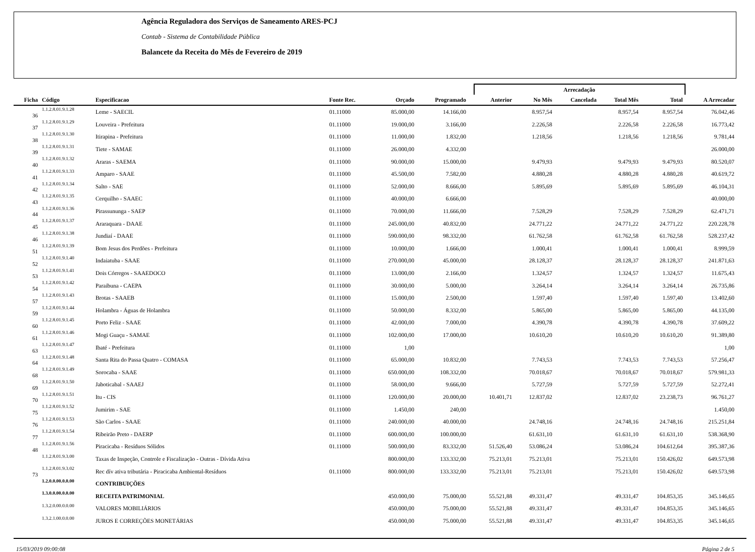Agência Reguladora dos Serviços de Saneamento ARES-PCJ
Contab - Sistema de Contabilidade Pública
Balancete da Receita do Mês de Fevereiro de 2019
| | | | | | | | Arrecadação | | | | | |
| --- | --- | --- | --- | --- | --- | --- | --- | --- | --- | --- | --- | --- |
| Ficha | Código | Especificacao | Fonte Rec. | Orçado | Programado | | Anterior | No Mês | Cancelada | Total Mês | Total | A Arrecadar |
| 36 | 1.1.2.8.01.9.1.28 | Leme - SAECIL | 01.11000 | 85.000,00 | 14.166,00 | | | 8.957,54 | | 8.957,54 | 8.957,54 | 76.042,46 |
| 37 | 1.1.2.8.01.9.1.29 | Louveira - Prefeitura | 01.11000 | 19.000,00 | 3.166,00 | | | 2.226,58 | | 2.226,58 | 2.226,58 | 16.773,42 |
| 38 | 1.1.2.8.01.9.1.30 | Itirapina - Prefeitura | 01.11000 | 11.000,00 | 1.832,00 | | | 1.218,56 | | 1.218,56 | 1.218,56 | 9.781,44 |
| 39 | 1.1.2.8.01.9.1.31 | Tiete - SAMAE | 01.11000 | 26.000,00 | 4.332,00 | | | | | | | 26.000,00 |
| 40 | 1.1.2.8.01.9.1.32 | Araras - SAEMA | 01.11000 | 90.000,00 | 15.000,00 | | | 9.479,93 | | 9.479,93 | 9.479,93 | 80.520,07 |
| 41 | 1.1.2.8.01.9.1.33 | Amparo - SAAE | 01.11000 | 45.500,00 | 7.582,00 | | | 4.880,28 | | 4.880,28 | 4.880,28 | 40.619,72 |
| 42 | 1.1.2.8.01.9.1.34 | Salto - SAE | 01.11000 | 52.000,00 | 8.666,00 | | | 5.895,69 | | 5.895,69 | 5.895,69 | 46.104,31 |
| 43 | 1.1.2.8.01.9.1.35 | Cerquilho - SAAEC | 01.11000 | 40.000,00 | 6.666,00 | | | | | | | 40.000,00 |
| 44 | 1.1.2.8.01.9.1.36 | Pirassununga - SAEP | 01.11000 | 70.000,00 | 11.666,00 | | | 7.528,29 | | 7.528,29 | 7.528,29 | 62.471,71 |
| 45 | 1.1.2.8.01.9.1.37 | Araraquara - DAAE | 01.11000 | 245.000,00 | 40.832,00 | | | 24.771,22 | | 24.771,22 | 24.771,22 | 220.228,78 |
| 46 | 1.1.2.8.01.9.1.38 | Jundiaí - DAAE | 01.11000 | 590.000,00 | 98.332,00 | | | 61.762,58 | | 61.762,58 | 61.762,58 | 528.237,42 |
| 51 | 1.1.2.8.01.9.1.39 | Bom Jesus dos Perdões - Prefeitura | 01.11000 | 10.000,00 | 1.666,00 | | | 1.000,41 | | 1.000,41 | 1.000,41 | 8.999,59 |
| 52 | 1.1.2.8.01.9.1.40 | Indaiatuba - SAAE | 01.11000 | 270.000,00 | 45.000,00 | | | 28.128,37 | | 28.128,37 | 28.128,37 | 241.871,63 |
| 53 | 1.1.2.8.01.9.1.41 | Dois Córregos - SAAEDOCO | 01.11000 | 13.000,00 | 2.166,00 | | | 1.324,57 | | 1.324,57 | 1.324,57 | 11.675,43 |
| 54 | 1.1.2.8.01.9.1.42 | Paraibuna - CAEPA | 01.11000 | 30.000,00 | 5.000,00 | | | 3.264,14 | | 3.264,14 | 3.264,14 | 26.735,86 |
| 57 | 1.1.2.8.01.9.1.43 | Brotas - SAAEB | 01.11000 | 15.000,00 | 2.500,00 | | | 1.597,40 | | 1.597,40 | 1.597,40 | 13.402,60 |
| 59 | 1.1.2.8.01.9.1.44 | Holambra - Águas de Holambra | 01.11000 | 50.000,00 | 8.332,00 | | | 5.865,00 | | 5.865,00 | 5.865,00 | 44.135,00 |
| 60 | 1.1.2.8.01.9.1.45 | Porto Feliz - SAAE | 01.11000 | 42.000,00 | 7.000,00 | | | 4.390,78 | | 4.390,78 | 4.390,78 | 37.609,22 |
| 61 | 1.1.2.8.01.9.1.46 | Mogi Guaçu - SAMAE | 01.11000 | 102.000,00 | 17.000,00 | | | 10.610,20 | | 10.610,20 | 10.610,20 | 91.389,80 |
| 63 | 1.1.2.8.01.9.1.47 | Ibaté - Prefeitura | 01.11000 | 1,00 | | | | | | | | 1,00 |
| 64 | 1.1.2.8.01.9.1.48 | Santa Rita do Passa Quatro - COMASA | 01.11000 | 65.000,00 | 10.832,00 | | | 7.743,53 | | 7.743,53 | 7.743,53 | 57.256,47 |
| 68 | 1.1.2.8.01.9.1.49 | Sorocaba - SAAE | 01.11000 | 650.000,00 | 108.332,00 | | | 70.018,67 | | 70.018,67 | 70.018,67 | 579.981,33 |
| 69 | 1.1.2.8.01.9.1.50 | Jaboticabal - SAAEJ | 01.11000 | 58.000,00 | 9.666,00 | | | 5.727,59 | | 5.727,59 | 5.727,59 | 52.272,41 |
| 70 | 1.1.2.8.01.9.1.51 | Itu - CIS | 01.11000 | 120.000,00 | 20.000,00 | | 10.401,71 | 12.837,02 | | 12.837,02 | 23.238,73 | 96.761,27 |
| 75 | 1.1.2.8.01.9.1.52 | Jumirim - SAE | 01.11000 | 1.450,00 | 240,00 | | | | | | | 1.450,00 |
| 76 | 1.1.2.8.01.9.1.53 | São Carlos - SAAE | 01.11000 | 240.000,00 | 40.000,00 | | | 24.748,16 | | 24.748,16 | 24.748,16 | 215.251,84 |
| 77 | 1.1.2.8.01.9.1.54 | Ribeirão Preto - DAERP | 01.11000 | 600.000,00 | 100.000,00 | | | 61.631,10 | | 61.631,10 | 61.631,10 | 538.368,90 |
| 48 | 1.1.2.8.01.9.1.56 | Piracicaba - Resíduos Sólidos | 01.11000 | 500.000,00 | 83.332,00 | | 51.526,40 | 53.086,24 | | 53.086,24 | 104.612,64 | 395.387,36 |
| | 1.1.2.8.01.9.3.00 | Taxas de Inspeção, Controle e Fiscalização - Outras - Dívida Ativa | | 800.000,00 | 133.332,00 | | 75.213,01 | 75.213,01 | | 75.213,01 | 150.426,02 | 649.573,98 |
| 73 | 1.1.2.8.01.9.3.02 | Rec dív ativa tributária - Piracicaba Ambiental-Resíduos | 01.11000 | 800.000,00 | 133.332,00 | | 75.213,01 | 75.213,01 | | 75.213,01 | 150.426,02 | 649.573,98 |
| | 1.2.0.0.00.0.0.00 | CONTRIBUIÇÕES | | | | | | | | | | |
| | 1.3.0.0.00.0.0.00 | RECEITA PATRIMONIAL | | 450.000,00 | 75.000,00 | | 55.521,88 | 49.331,47 | | 49.331,47 | 104.853,35 | 345.146,65 |
| | 1.3.2.0.00.0.0.00 | VALORES MOBILIÁRIOS | | 450.000,00 | 75.000,00 | | 55.521,88 | 49.331,47 | | 49.331,47 | 104.853,35 | 345.146,65 |
| | 1.3.2.1.00.0.0.00 | JUROS E CORREÇÕES MONETÁRIAS | | 450.000,00 | 75.000,00 | | 55.521,88 | 49.331,47 | | 49.331,47 | 104.853,35 | 345.146,65 |
15/03/2019 09:00:08 Página 2 de 5